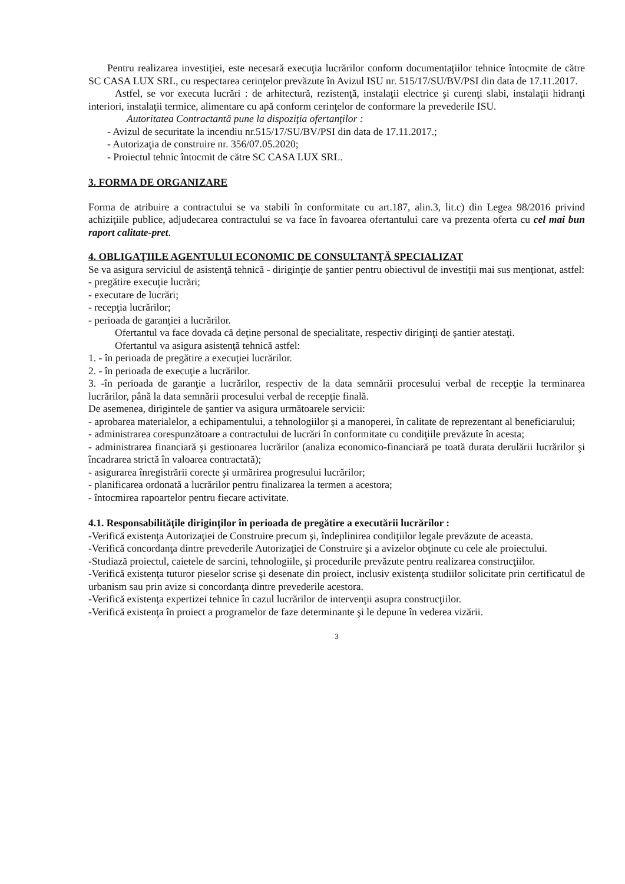Pentru realizarea investiţiei, este necesară execuţia lucrărilor conform documentaţiilor tehnice întocmite de către SC CASA LUX SRL, cu respectarea cerinţelor prevăzute în Avizul ISU nr. 515/17/SU/BV/PSI din data de 17.11.2017.
Astfel, se vor executa lucrări : de arhitectură, rezistenţă, instalaţii electrice şi curenţi slabi, instalaţii hidranţi interiori, instalaţii termice, alimentare cu apă conform cerinţelor de conformare la prevederile ISU.
Autoritatea Contractantă pune la dispoziţia ofertanţilor :
- Avizul de securitate la incendiu nr.515/17/SU/BV/PSI din data de 17.11.2017.;
- Autorizaţia de construire nr. 356/07.05.2020;
- Proiectul tehnic întocmit de către SC CASA LUX SRL.
3. FORMA DE ORGANIZARE
Forma de atribuire a contractului se va stabili în conformitate cu art.187, alin.3, lit.c) din Legea 98/2016 privind achiziţiile publice, adjudecarea contractului se va face în favoarea ofertantului care va prezenta oferta cu cel mai bun raport calitate-pret.
4. OBLIGAŢIILE AGENTULUI ECONOMIC DE CONSULTANŢĂ SPECIALIZAT
Se va asigura serviciul de asistenţă tehnică - diriginţie de şantier pentru obiectivul de investiţii mai sus menţionat, astfel:
- pregătire execuţie lucrări;
- executare de lucrări;
- recepţia lucrărilor;
- perioada de garanţiei a lucrărilor.
Ofertantul va face dovada că deţine personal de specialitate, respectiv diriginţi de şantier atestaţi.
Ofertantul va asigura asistenţă tehnică astfel:
1. - în perioada de pregătire a execuţiei lucrărilor.
2. - în perioada de execuţie a lucrărilor.
3. -în perioada de garanţie a lucrărilor, respectiv de la data semnării procesului verbal de recepţie la terminarea lucrărilor, până la data semnării procesului verbal de recepţie finală.
De asemenea, dirigintele de şantier va asigura următoarele servicii:
- aprobarea materialelor, a echipamentului, a tehnologiilor şi a manoperei, în calitate de reprezentant al beneficiarului;
- administrarea corespunzătoare a contractului de lucrări în conformitate cu condiţiile prevăzute în acesta;
- administrarea financiară şi gestionarea lucrărilor (analiza economico-financiară pe toată durata derulării lucrărilor şi încadrarea strictă în valoarea contractată);
- asigurarea înregistrării corecte şi urmărirea progresului lucrărilor;
- planificarea ordonată a lucrărilor pentru finalizarea la termen a acestora;
- întocmirea rapoartelor pentru fiecare activitate.
4.1. Responsabilităţile diriginţilor în perioada de pregătire a executării lucrărilor :
-Verifică existenţa Autorizaţiei de Construire precum şi, îndeplinirea condiţiilor legale prevăzute de aceasta.
-Verifică concordanţa dintre prevederile Autorizaţiei de Construire şi a avizelor obţinute cu cele ale proiectului.
-Studiază proiectul, caietele de sarcini, tehnologiile, şi procedurile prevăzute pentru realizarea construcţiilor.
-Verifică existenţa tuturor pieselor scrise şi desenate din proiect, inclusiv existenţa studiilor solicitate prin certificatul de urbanism sau prin avize si concordanţa dintre prevederile acestora.
-Verifică existenţa expertizei tehnice în cazul lucrărilor de intervenţii asupra construcţiilor.
-Verifică existenţa în proiect a programelor de faze determinante şi le depune în vederea vizării.
3